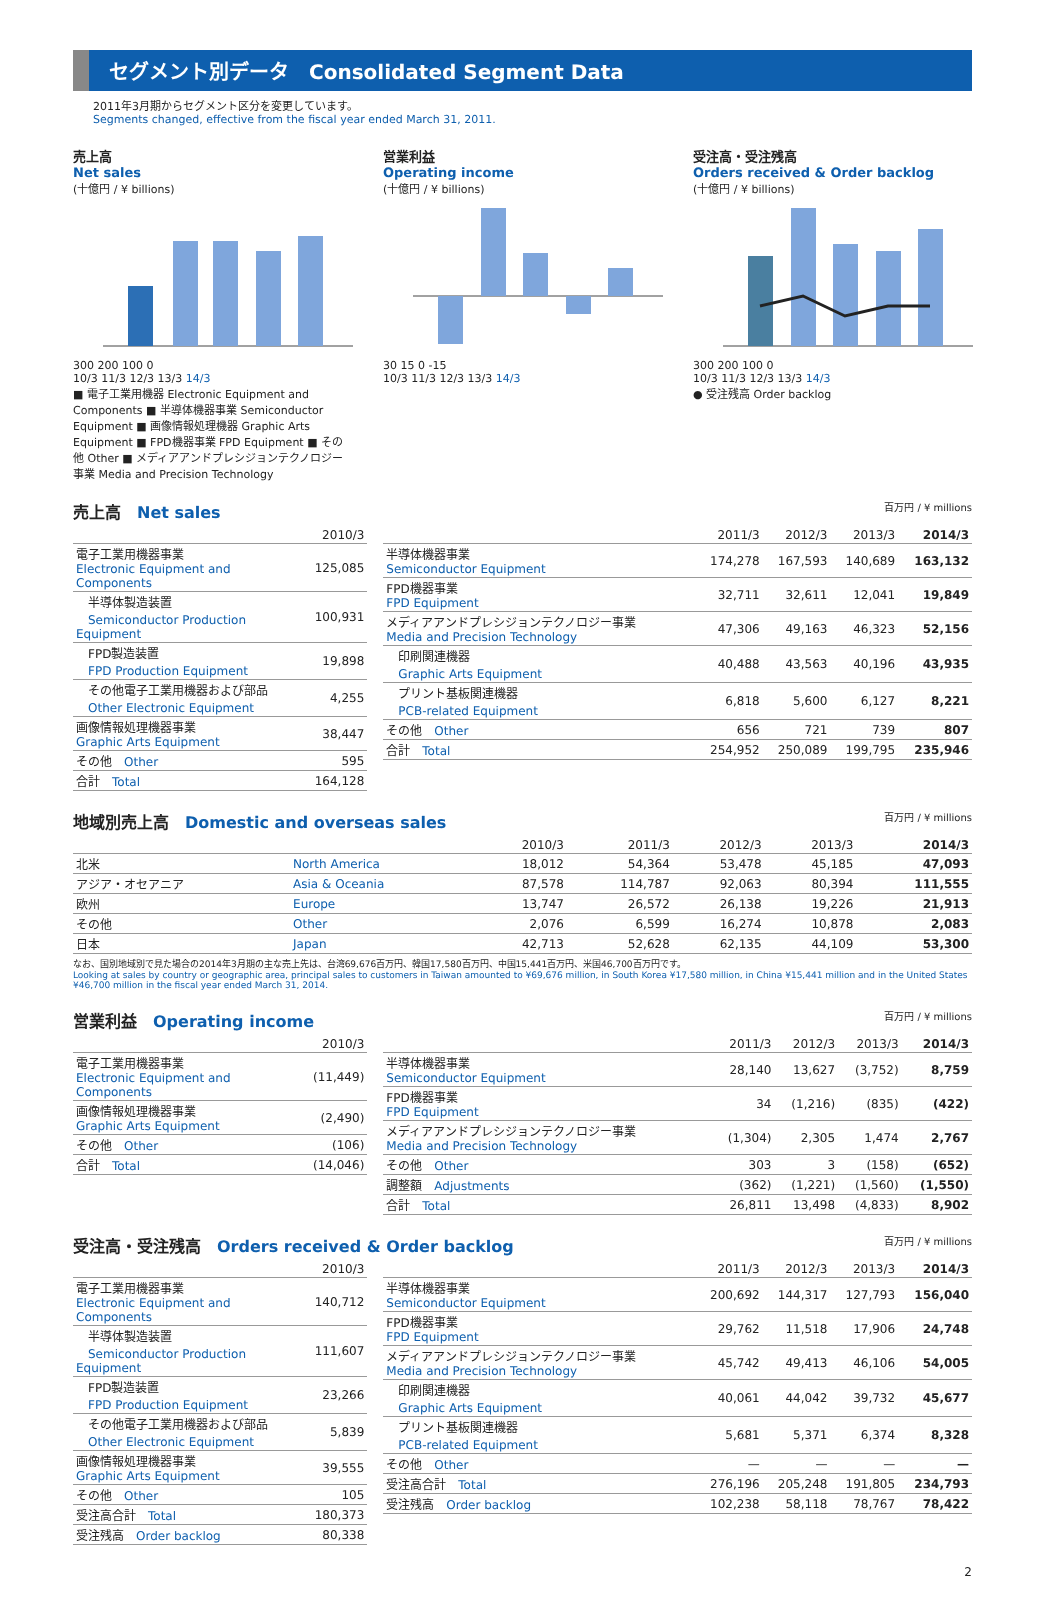セグメント別データ　Consolidated Segment Data
2011年3月期からセグメント区分を変更しています。
Segments changed, effective from the fiscal year ended March 31, 2011.
売上高
Net sales
(十億円 / ¥ billions)
300 200 100 0
10/3 11/3 12/3 13/3 14/3
■ 電子工業用機器 Electronic Equipment and Components ■ 半導体機器事業 Semiconductor Equipment ■ 画像情報処理機器 Graphic Arts Equipment ■ FPD機器事業 FPD Equipment ■ その他 Other ■ メディアアンドプレシジョンテクノロジー事業 Media and Precision Technology
営業利益
Operating income
(十億円 / ¥ billions)
30 15 0 -15
10/3 11/3 12/3 13/3 14/3
受注高・受注残高
Orders received & Order backlog
(十億円 / ¥ billions)
300 200 100 0
10/3 11/3 12/3 13/3 14/3
● 受注残高 Order backlog
売上高　Net sales 百万円 / ¥ millions
| | 2010/3 |
| --- | --- |
| 電子工業用機器事業 Electronic Equipment and Components | 125,085 |
| 半導体製造装置 Semiconductor Production Equipment | 100,931 |
| FPD製造装置 FPD Production Equipment | 19,898 |
| その他電子工業用機器および部品 Other Electronic Equipment | 4,255 |
| 画像情報処理機器事業 Graphic Arts Equipment | 38,447 |
| その他 Other | 595 |
| 合計 Total | 164,128 |
| | 2011/3 | 2012/3 | 2013/3 | 2014/3 |
| --- | --- | --- | --- | --- |
| 半導体機器事業 Semiconductor Equipment | 174,278 | 167,593 | 140,689 | 163,132 |
| FPD機器事業 FPD Equipment | 32,711 | 32,611 | 12,041 | 19,849 |
| メディアアンドプレシジョンテクノロジー事業 Media and Precision Technology | 47,306 | 49,163 | 46,323 | 52,156 |
| 印刷関連機器 Graphic Arts Equipment | 40,488 | 43,563 | 40,196 | 43,935 |
| プリント基板関連機器 PCB-related Equipment | 6,818 | 5,600 | 6,127 | 8,221 |
| その他 Other | 656 | 721 | 739 | 807 |
| 合計 Total | 254,952 | 250,089 | 199,795 | 235,946 |
地域別売上高　Domestic and overseas sales 百万円 / ¥ millions
| | | 2010/3 | 2011/3 | 2012/3 | 2013/3 | 2014/3 |
| --- | --- | --- | --- | --- | --- | --- |
| 北米 | North America | 18,012 | 54,364 | 53,478 | 45,185 | 47,093 |
| アジア・オセアニア | Asia & Oceania | 87,578 | 114,787 | 92,063 | 80,394 | 111,555 |
| 欧州 | Europe | 13,747 | 26,572 | 26,138 | 19,226 | 21,913 |
| その他 | Other | 2,076 | 6,599 | 16,274 | 10,878 | 2,083 |
| 日本 | Japan | 42,713 | 52,628 | 62,135 | 44,109 | 53,300 |
なお、国別地域別で見た場合の2014年3月期の主な売上先は、台湾69,676百万円、韓国17,580百万円、中国15,441百万円、米国46,700百万円です。
Looking at sales by country or geographic area, principal sales to customers in Taiwan amounted to ¥69,676 million, in South Korea ¥17,580 million, in China ¥15,441 million and in the United States ¥46,700 million in the fiscal year ended March 31, 2014.
営業利益　Operating income 百万円 / ¥ millions
| | 2010/3 |
| --- | --- |
| 電子工業用機器事業 Electronic Equipment and Components | (11,449) |
| 画像情報処理機器事業 Graphic Arts Equipment | (2,490) |
| その他 Other | (106) |
| 合計 Total | (14,046) |
| | 2011/3 | 2012/3 | 2013/3 | 2014/3 |
| --- | --- | --- | --- | --- |
| 半導体機器事業 Semiconductor Equipment | 28,140 | 13,627 | (3,752) | 8,759 |
| FPD機器事業 FPD Equipment | 34 | (1,216) | (835) | (422) |
| メディアアンドプレシジョンテクノロジー事業 Media and Precision Technology | (1,304) | 2,305 | 1,474 | 2,767 |
| その他 Other | 303 | 3 | (158) | (652) |
| 調整額 Adjustments | (362) | (1,221) | (1,560) | (1,550) |
| 合計 Total | 26,811 | 13,498 | (4,833) | 8,902 |
受注高・受注残高　Orders received & Order backlog 百万円 / ¥ millions
| | 2010/3 |
| --- | --- |
| 電子工業用機器事業 Electronic Equipment and Components | 140,712 |
| 半導体製造装置 Semiconductor Production Equipment | 111,607 |
| FPD製造装置 FPD Production Equipment | 23,266 |
| その他電子工業用機器および部品 Other Electronic Equipment | 5,839 |
| 画像情報処理機器事業 Graphic Arts Equipment | 39,555 |
| その他 Other | 105 |
| 受注高合計 Total | 180,373 |
| 受注残高 Order backlog | 80,338 |
| | 2011/3 | 2012/3 | 2013/3 | 2014/3 |
| --- | --- | --- | --- | --- |
| 半導体機器事業 Semiconductor Equipment | 200,692 | 144,317 | 127,793 | 156,040 |
| FPD機器事業 FPD Equipment | 29,762 | 11,518 | 17,906 | 24,748 |
| メディアアンドプレシジョンテクノロジー事業 Media and Precision Technology | 45,742 | 49,413 | 46,106 | 54,005 |
| 印刷関連機器 Graphic Arts Equipment | 40,061 | 44,042 | 39,732 | 45,677 |
| プリント基板関連機器 PCB-related Equipment | 5,681 | 5,371 | 6,374 | 8,328 |
| その他 Other | — | — | — | — |
| 受注高合計 Total | 276,196 | 205,248 | 191,805 | 234,793 |
| 受注残高 Order backlog | 102,238 | 58,118 | 78,767 | 78,422 |
2